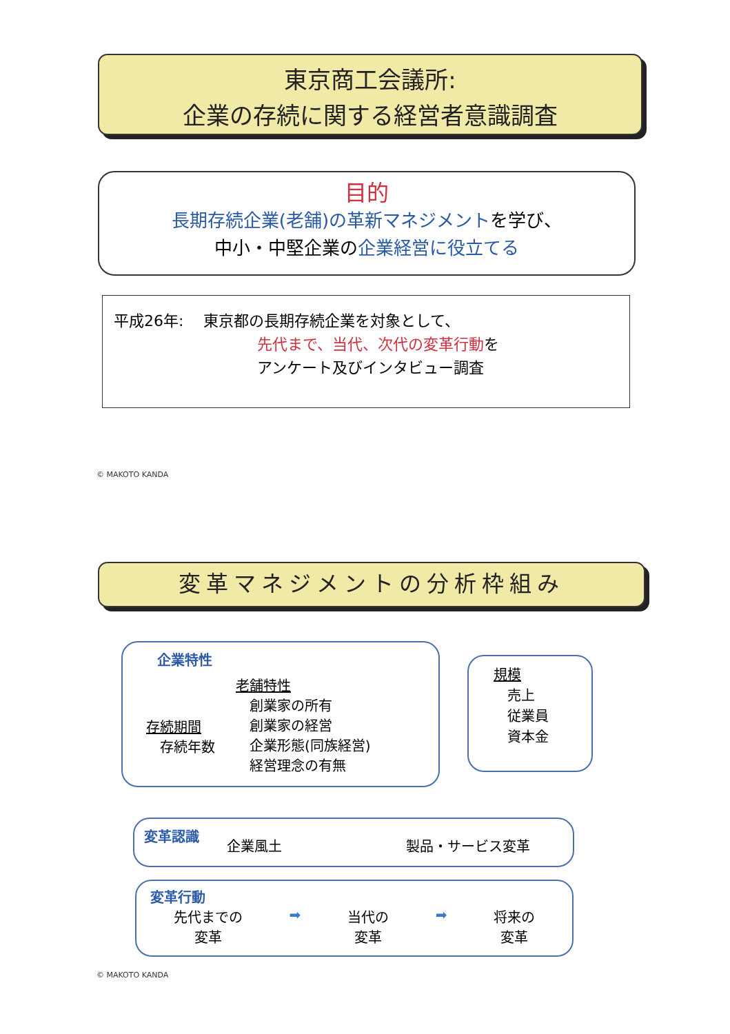東京商工会議所:
企業の存続に関する経営者意識調査
目的
長期存続企業(老舗)の革新マネジメントを学び、
中小・中堅企業の企業経営に役立てる
平成26年:　 東京都の長期存続企業を対象として、
先代まで、当代、次代の変革行動を
アンケート及びインタビュー調査
© MAKOTO KANDA
変革マネジメントの分析枠組み
企業特性
存続期間
　存続年数
老舗特性
　創業家の所有
　創業家の経営
　企業形態(同族経営)
　経営理念の有無
規模
　売上
　従業員
　資本金
変革認識 企業風土 製品・サービス変革
変革行動
先代までの
変革
➡ 当代の
変革
➡ 将来の
変革
© MAKOTO KANDA